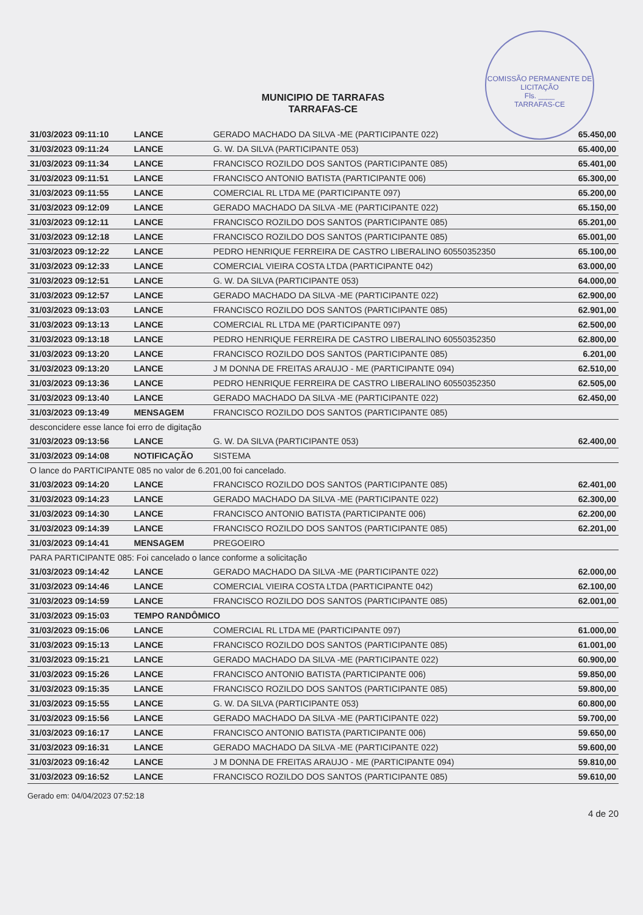COMISSÃO PERMANENTE DE LICITAÇÃO
Fls. ____
TARRAFAS-CE
MUNICIPIO DE TARRAFAS
TARRAFAS-CE
| 31/03/2023 09:11:10 | LANCE | GERADO MACHADO DA SILVA -ME (PARTICIPANTE 022) | 65.450,00 |
| 31/03/2023 09:11:24 | LANCE | G. W. DA SILVA (PARTICIPANTE 053) | 65.400,00 |
| 31/03/2023 09:11:34 | LANCE | FRANCISCO ROZILDO DOS SANTOS (PARTICIPANTE 085) | 65.401,00 |
| 31/03/2023 09:11:51 | LANCE | FRANCISCO ANTONIO BATISTA (PARTICIPANTE 006) | 65.300,00 |
| 31/03/2023 09:11:55 | LANCE | COMERCIAL RL LTDA ME (PARTICIPANTE 097) | 65.200,00 |
| 31/03/2023 09:12:09 | LANCE | GERADO MACHADO DA SILVA -ME (PARTICIPANTE 022) | 65.150,00 |
| 31/03/2023 09:12:11 | LANCE | FRANCISCO ROZILDO DOS SANTOS (PARTICIPANTE 085) | 65.201,00 |
| 31/03/2023 09:12:18 | LANCE | FRANCISCO ROZILDO DOS SANTOS (PARTICIPANTE 085) | 65.001,00 |
| 31/03/2023 09:12:22 | LANCE | PEDRO HENRIQUE FERREIRA DE CASTRO LIBERALINO 60550352350 | 65.100,00 |
| 31/03/2023 09:12:33 | LANCE | COMERCIAL VIEIRA COSTA LTDA (PARTICIPANTE 042) | 63.000,00 |
| 31/03/2023 09:12:51 | LANCE | G. W. DA SILVA (PARTICIPANTE 053) | 64.000,00 |
| 31/03/2023 09:12:57 | LANCE | GERADO MACHADO DA SILVA -ME (PARTICIPANTE 022) | 62.900,00 |
| 31/03/2023 09:13:03 | LANCE | FRANCISCO ROZILDO DOS SANTOS (PARTICIPANTE 085) | 62.901,00 |
| 31/03/2023 09:13:13 | LANCE | COMERCIAL RL LTDA ME (PARTICIPANTE 097) | 62.500,00 |
| 31/03/2023 09:13:18 | LANCE | PEDRO HENRIQUE FERREIRA DE CASTRO LIBERALINO 60550352350 | 62.800,00 |
| 31/03/2023 09:13:20 | LANCE | FRANCISCO ROZILDO DOS SANTOS (PARTICIPANTE 085) | 6.201,00 |
| 31/03/2023 09:13:20 | LANCE | J M DONNA DE FREITAS ARAUJO - ME (PARTICIPANTE 094) | 62.510,00 |
| 31/03/2023 09:13:36 | LANCE | PEDRO HENRIQUE FERREIRA DE CASTRO LIBERALINO 60550352350 | 62.505,00 |
| 31/03/2023 09:13:40 | LANCE | GERADO MACHADO DA SILVA -ME (PARTICIPANTE 022) | 62.450,00 |
| 31/03/2023 09:13:49 | MENSAGEM | FRANCISCO ROZILDO DOS SANTOS (PARTICIPANTE 085) | |
| desconcidere esse lance foi erro de digitação | | | |
| 31/03/2023 09:13:56 | LANCE | G. W. DA SILVA (PARTICIPANTE 053) | 62.400,00 |
| 31/03/2023 09:14:08 | NOTIFICAÇÃO | SISTEMA | |
| O lance do PARTICIPANTE 085 no valor de 6.201,00 foi cancelado. | | | |
| 31/03/2023 09:14:20 | LANCE | FRANCISCO ROZILDO DOS SANTOS (PARTICIPANTE 085) | 62.401,00 |
| 31/03/2023 09:14:23 | LANCE | GERADO MACHADO DA SILVA -ME (PARTICIPANTE 022) | 62.300,00 |
| 31/03/2023 09:14:30 | LANCE | FRANCISCO ANTONIO BATISTA (PARTICIPANTE 006) | 62.200,00 |
| 31/03/2023 09:14:39 | LANCE | FRANCISCO ROZILDO DOS SANTOS (PARTICIPANTE 085) | 62.201,00 |
| 31/03/2023 09:14:41 | MENSAGEM | PREGOEIRO | |
| PARA PARTICIPANTE 085: Foi cancelado o lance conforme a solicitação | | | |
| 31/03/2023 09:14:42 | LANCE | GERADO MACHADO DA SILVA -ME (PARTICIPANTE 022) | 62.000,00 |
| 31/03/2023 09:14:46 | LANCE | COMERCIAL VIEIRA COSTA LTDA (PARTICIPANTE 042) | 62.100,00 |
| 31/03/2023 09:14:59 | LANCE | FRANCISCO ROZILDO DOS SANTOS (PARTICIPANTE 085) | 62.001,00 |
| 31/03/2023 09:15:03 | TEMPO RANDÔMICO | | |
| 31/03/2023 09:15:06 | LANCE | COMERCIAL RL LTDA ME (PARTICIPANTE 097) | 61.000,00 |
| 31/03/2023 09:15:13 | LANCE | FRANCISCO ROZILDO DOS SANTOS (PARTICIPANTE 085) | 61.001,00 |
| 31/03/2023 09:15:21 | LANCE | GERADO MACHADO DA SILVA -ME (PARTICIPANTE 022) | 60.900,00 |
| 31/03/2023 09:15:26 | LANCE | FRANCISCO ANTONIO BATISTA (PARTICIPANTE 006) | 59.850,00 |
| 31/03/2023 09:15:35 | LANCE | FRANCISCO ROZILDO DOS SANTOS (PARTICIPANTE 085) | 59.800,00 |
| 31/03/2023 09:15:55 | LANCE | G. W. DA SILVA (PARTICIPANTE 053) | 60.800,00 |
| 31/03/2023 09:15:56 | LANCE | GERADO MACHADO DA SILVA -ME (PARTICIPANTE 022) | 59.700,00 |
| 31/03/2023 09:16:17 | LANCE | FRANCISCO ANTONIO BATISTA (PARTICIPANTE 006) | 59.650,00 |
| 31/03/2023 09:16:31 | LANCE | GERADO MACHADO DA SILVA -ME (PARTICIPANTE 022) | 59.600,00 |
| 31/03/2023 09:16:42 | LANCE | J M DONNA DE FREITAS ARAUJO - ME (PARTICIPANTE 094) | 59.810,00 |
| 31/03/2023 09:16:52 | LANCE | FRANCISCO ROZILDO DOS SANTOS (PARTICIPANTE 085) | 59.610,00 |
Gerado em: 04/04/2023 07:52:18 4 de 20